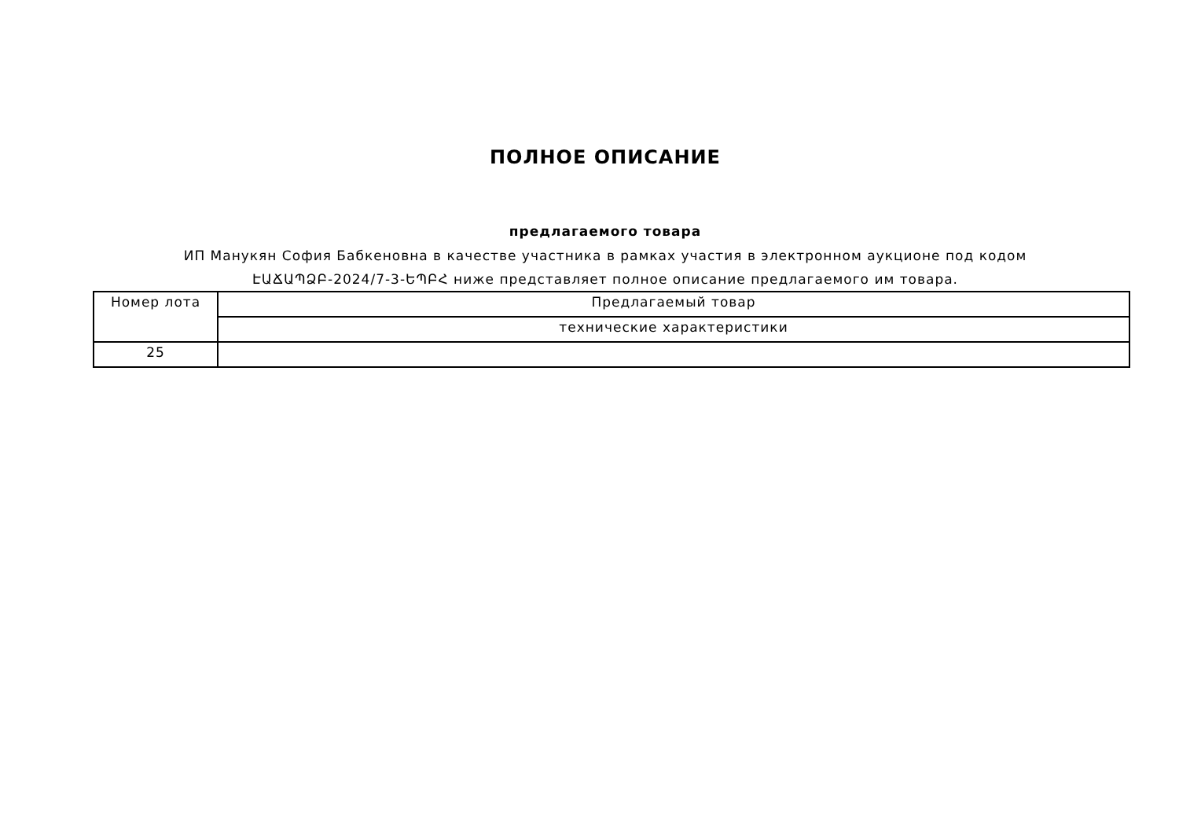ПОЛНОЕ ОПИСАНИЕ
предлагаемого товара
ИП Манукян София Бабкеновна в качестве участника в рамках участия в электронном аукционе под кодом ԷԱՃԱՊՁԲ-2024/7-3-ԵՊԲՀ ниже представляет полное описание предлагаемого им товара.
| Номер лота | Предлагаемый товар |
| | технические характеристики |
| 25 | |